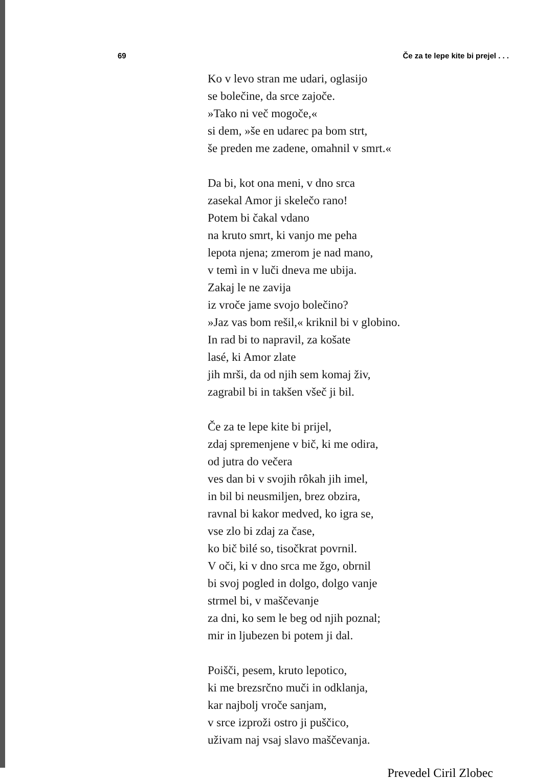69 Če za te lepe kite bi prejel . . .
Ko v levo stran me udari, oglasijo
se bolečine, da srce zajoče.
»Tako ni več mogoče,«
si dem, »še en udarec pa bom strt,
še preden me zadene, omahnil v smrt.«
Da bi, kot ona meni, v dno srca
zasekal Amor ji skelečo rano!
Potem bi čakal vdano
na kruto smrt, ki vanjo me peha
lepota njena; zmerom je nad mano,
v temì in v luči dneva me ubija.
Zakaj le ne zavija
iz vroče jame svojo bolečino?
»Jaz vas bom rešil,« kriknil bi v globino.
In rad bi to napravil, za košate
lasé, ki Amor zlate
jih mrši, da od njih sem komaj živ,
zagrabil bi in takšen všeč ji bil.
Če za te lepe kite bi prijel,
zdaj spremenjene v bič, ki me odira,
od jutra do večera
ves dan bi v svojih rôkah jih imel,
in bil bi neusmiljen, brez obzira,
ravnal bi kakor medved, ko igra se,
vse zlo bi zdaj za čase,
ko bič bilé so, tisočkrat povrnil.
V oči, ki v dno srca me žgo, obrnil
bi svoj pogled in dolgo, dolgo vanje
strmel bi, v maščevanje
za dni, ko sem le beg od njih poznal;
mir in ljubezen bi potem ji dal.
Poišči, pesem, kruto lepotico,
ki me brezsrčno muči in odklanja,
kar najbolj vroče sanjam,
v srce izproži ostro ji puščico,
uživam naj vsaj slavo maščevanja.
Prevedel Ciril Zlobec